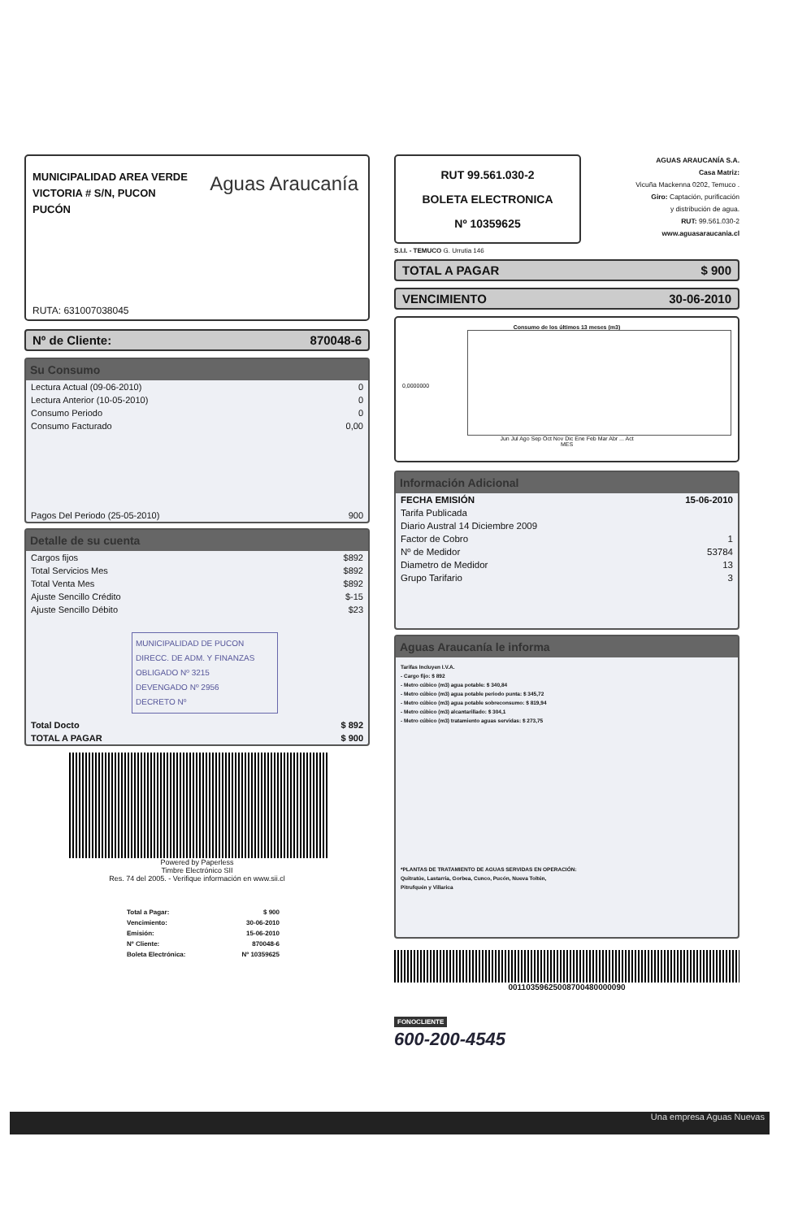MUNICIPALIDAD AREA VERDE
VICTORIA # S/N, PUCON
PUCÓN
Aguas Araucanía
RUTA: 631007038045
Nº de Cliente: 870048-6
Su Consumo
| Lectura Actual (09-06-2010) | 0 |
| Lectura Anterior (10-05-2010) | 0 |
| Consumo Periodo | 0 |
| Consumo Facturado | 0,00 |
| Pagos Del Periodo (25-05-2010) | 900 |
Detalle de su cuenta
| Cargos fijos | $892 |
| Total Servicios Mes | $892 |
| Total Venta Mes | $892 |
| Ajuste Sencillo Crédito | $-15 |
| Ajuste Sencillo Débito | $23 |
MUNICIPALIDAD DE PUCON
DIRECC. DE ADM. Y FINANZAS
OBLIGADO Nº 3215
DEVENGADO Nº 2956
DECRETO Nº
| Total Docto | $ 892 |
| TOTAL A PAGAR | $ 900 |
Powered by Paperless
Timbre Electrónico SII
Res. 74 del 2005. - Verifique información en www.sii.cl
| Total a Pagar: | $ 900 |
| Vencimiento: | 30-06-2010 |
| Emisión: | 15-06-2010 |
| Nº Cliente: | 870048-6 |
| Boleta Electrónica: | Nº 10359625 |
RUT 99.561.030-2
BOLETA ELECTRONICA
Nº 10359625
AGUAS ARAUCANÍA S.A.
Casa Matriz:
Vicuña Mackenna 0202, Temuco .
Giro: Captación, purificación
y distribución de agua.
RUT: 99.561.030-2
www.aguasaraucania.cl
S.I.I. - TEMUCO G. Urrutia 146
TOTAL A PAGAR $ 900
VENCIMIENTO 30-06-2010
Consumo de los últimos 13 meses (m3)
0,0000000
Jun Jul Ago Sep Oct Nov Dic Ene Feb Mar Abr ... Act
MES
Información Adicional
| FECHA EMISIÓN | 15-06-2010 |
| Tarifa Publicada | |
| Diario Austral 14 Diciembre 2009 | |
| Factor de Cobro | 1 |
| Nº de Medidor | 53784 |
| Diametro de Medidor | 13 |
| Grupo Tarifario | 3 |
Aguas Araucanía le informa
Tarifas Incluyen I.V.A.
- Cargo fijo: $ 892
- Metro cúbico (m3) agua potable: $ 340,84
- Metro cúbico (m3) agua potable periodo punta: $ 345,72
- Metro cúbico (m3) agua potable sobreconsumo: $ 819,94
- Metro cúbico (m3) alcantarillado: $ 304,1
- Metro cúbico (m3) tratamiento aguas servidas: $ 273,75
*PLANTAS DE TRATAMIENTO DE AGUAS SERVIDAS EN OPERACIÓN:
Quitratúe, Lastarria, Gorbea, Cunco, Pucón, Nueva Toltén,
Pitrufquén y Villarica
00110359625008700480000090
FONOCLIENTE
600-200-4545
Una empresa Aguas Nuevas